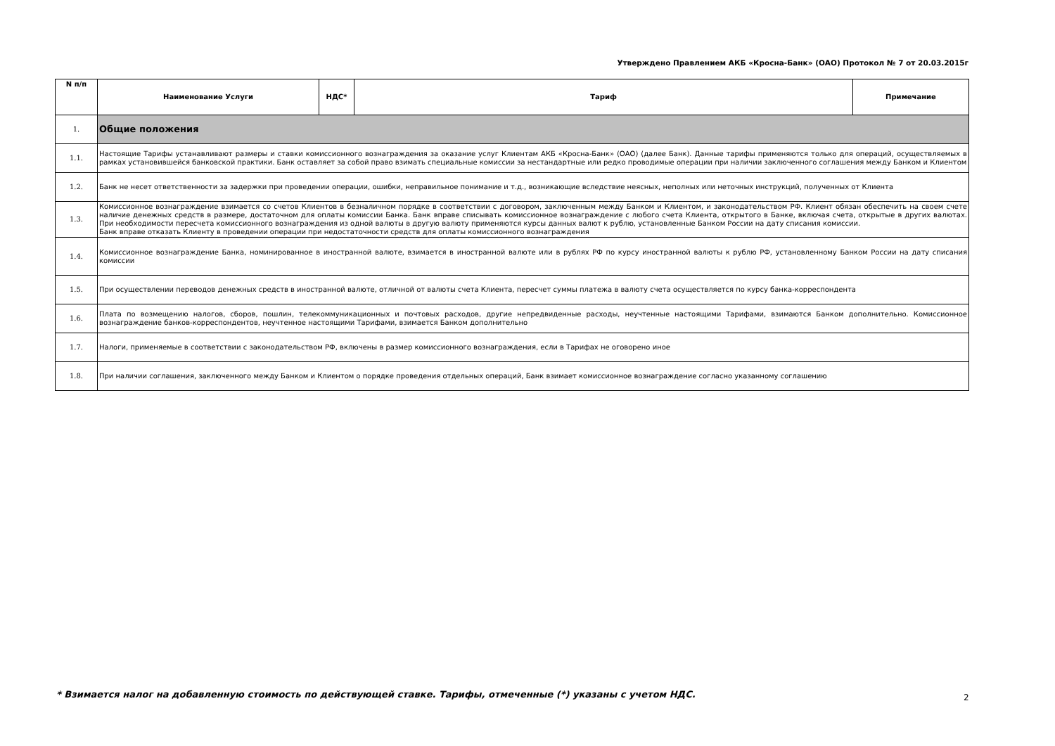Утверждено Правлением АКБ «Кросна-Банк» (ОАО) Протокол № 7 от 20.03.2015г
| N п/п | Наименование Услуги | НДС* | Тариф | Примечание |
| --- | --- | --- | --- | --- |
| 1. | Общие положения | | | |
| 1.1. | Настоящие Тарифы устанавливают размеры и ставки комиссионного вознаграждения за оказание услуг Клиентам АКБ «Кросна-Банк» (ОАО) (далее Банк). Данные тарифы применяются только для операций, осуществляемых в рамках установившейся банковской практики. Банк оставляет за собой право взимать специальные комиссии за нестандартные или редко проводимые операции при наличии заключенного соглашения между Банком и Клиентом | | | |
| 1.2. | Банк не несет ответственности за задержки при проведении операции, ошибки, неправильное понимание и т.д., возникающие вследствие неясных, неполных или неточных инструкций, полученных от Клиента | | | |
| 1.3. | Комиссионное вознаграждение взимается со счетов Клиентов в безналичном порядке в соответствии с договором, заключенным между Банком и Клиентом, и законодательством РФ. Клиент обязан обеспечить на своем счете наличие денежных средств в размере, достаточном для оплаты комиссии Банка. Банк вправе списывать комиссионное вознаграждение с любого счета Клиента, открытого в Банке, включая счета, открытые в других валютах. При необходимости пересчета комиссионного вознаграждения из одной валюты в другую валюту применяются курсы данных валют к рублю, установленные Банком России на дату списания комиссии. Банк вправе отказать Клиенту в проведении операции при недостаточности средств для оплаты комиссионного вознаграждения | | | |
| 1.4. | Комиссионное вознаграждение Банка, номинированное в иностранной валюте, взимается в иностранной валюте или в рублях РФ по курсу иностранной валюты к рублю РФ, установленному Банком России на дату списания комиссии | | | |
| 1.5. | При осуществлении переводов денежных средств в иностранной валюте, отличной от валюты счета Клиента, пересчет суммы платежа в валюту счета осуществляется по курсу банка-корреспондента | | | |
| 1.6. | Плата по возмещению налогов, сборов, пошлин, телекоммуникационных и почтовых расходов, другие непредвиденные расходы, неучтенные настоящими Тарифами, взимаются Банком дополнительно. Комиссионное вознаграждение банков-корреспондентов, неучтенное настоящими Тарифами, взимается Банком дополнительно | | | |
| 1.7. | Налоги, применяемые в соответствии с законодательством РФ, включены в размер комиссионного вознаграждения, если в Тарифах не оговорено иное | | | |
| 1.8. | При наличии соглашения, заключенного между Банком и Клиентом о порядке проведения отдельных операций, Банк взимает комиссионное вознаграждение согласно указанному соглашению | | | |
* Взимается налог на добавленную стоимость по действующей ставке. Тарифы, отмеченные (*) указаны с учетом НДС.
2